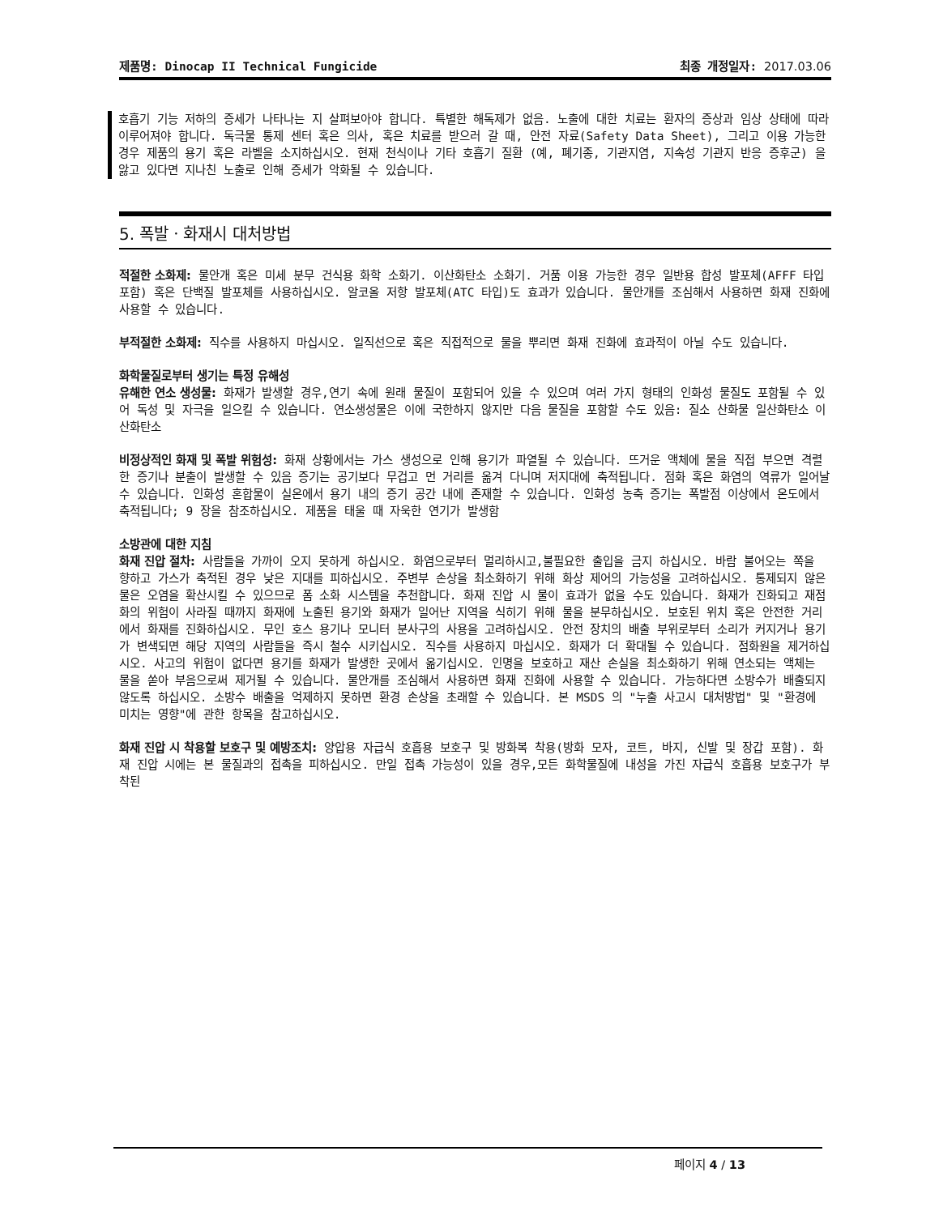제품명: Dinocap II Technical Fungicide
최종 개정일자: 2017.03.06
호흡기 기능 저하의 증세가 나타나는 지 살펴보아야 합니다. 특별한 해독제가 없음. 노출에 대한 치료는 환자의 증상과 임상 상태에 따라 이루어져야 합니다. 독극물 통제 센터 혹은 의사, 혹은 치료를 받으러 갈 때, 안전 자료(Safety Data Sheet), 그리고 이용 가능한 경우 제품의 용기 혹은 라벨을 소지하십시오. 현재 천식이나 기타 호흡기 질환 (예, 폐기종, 기관지염, 지속성 기관지 반응 증후군) 을 앓고 있다면 지나친 노출로 인해 증세가 악화될 수 있습니다.
5. 폭발ㆍ화재시 대처방법
적절한 소화제: 물안개 혹은 미세 분무 건식용 화학 소화기. 이산화탄소 소화기. 거품 이용 가능한 경우 일반용 합성 발포체(AFFF 타입 포함) 혹은 단백질 발포체를 사용하십시오. 알코올 저항 발포체(ATC 타입)도 효과가 있습니다. 물안개를 조심해서 사용하면 화재 진화에 사용할 수 있습니다.
부적절한 소화제: 직수를 사용하지 마십시오. 일직선으로 혹은 직접적으로 물을 뿌리면 화재 진화에 효과적이 아닐 수도 있습니다.
화학물질로부터 생기는 특정 유해성
유해한 연소 생성물: 화재가 발생할 경우,연기 속에 원래 물질이 포함되어 있을 수 있으며 여러 가지 형태의 인화성 물질도 포함될 수 있어 독성 및 자극을 일으킬 수 있습니다. 연소생성물은 이에 국한하지 않지만 다음 물질을 포함할 수도 있음: 질소 산화물 일산화탄소 이산화탄소
비정상적인 화재 및 폭발 위험성: 화재 상황에서는 가스 생성으로 인해 용기가 파열될 수 있습니다. 뜨거운 액체에 물을 직접 부으면 격렬한 증기나 분출이 발생할 수 있음 증기는 공기보다 무겁고 먼 거리를 옮겨 다니며 저지대에 축적됩니다. 점화 혹은 화염의 역류가 일어날 수 있습니다. 인화성 혼합물이 실온에서 용기 내의 증기 공간 내에 존재할 수 있습니다. 인화성 농축 증기는 폭발점 이상에서 온도에서 축적됩니다; 9 장을 참조하십시오. 제품을 태울 때 자욱한 연기가 발생함
소방관에 대한 지침
화재 진압 절차: 사람들을 가까이 오지 못하게 하십시오. 화염으로부터 멀리하시고,불필요한 출입을 금지 하십시오. 바람 불어오는 쪽을 향하고 가스가 축적된 경우 낮은 지대를 피하십시오. 주변부 손상을 최소화하기 위해 화상 제어의 가능성을 고려하십시오. 통제되지 않은 물은 오염을 확산시킬 수 있으므로 폼 소화 시스템을 추천합니다. 화재 진압 시 물이 효과가 없을 수도 있습니다. 화재가 진화되고 재점화의 위험이 사라질 때까지 화재에 노출된 용기와 화재가 일어난 지역을 식히기 위해 물을 분무하십시오. 보호된 위치 혹은 안전한 거리에서 화재를 진화하십시오. 무인 호스 용기나 모니터 분사구의 사용을 고려하십시오. 안전 장치의 배출 부위로부터 소리가 커지거나 용기가 변색되면 해당 지역의 사람들을 즉시 철수 시키십시오. 직수를 사용하지 마십시오. 화재가 더 확대될 수 있습니다. 점화원을 제거하십시오. 사고의 위험이 없다면 용기를 화재가 발생한 곳에서 옮기십시오. 인명을 보호하고 재산 손실을 최소화하기 위해 연소되는 액체는 물을 쏟아 부음으로써 제거될 수 있습니다. 물안개를 조심해서 사용하면 화재 진화에 사용할 수 있습니다. 가능하다면 소방수가 배출되지 않도록 하십시오. 소방수 배출을 억제하지 못하면 환경 손상을 초래할 수 있습니다. 본 MSDS 의 "누출 사고시 대처방법" 및 "환경에 미치는 영향"에 관한 항목을 참고하십시오.
화재 진압 시 착용할 보호구 및 예방조치: 양압용 자급식 호흡용 보호구 및 방화복 착용(방화 모자, 코트, 바지, 신발 및 장갑 포함). 화재 진압 시에는 본 물질과의 접촉을 피하십시오. 만일 접촉 가능성이 있을 경우,모든 화학물질에 내성을 가진 자급식 호흡용 보호구가 부착된
페이지 4 / 13